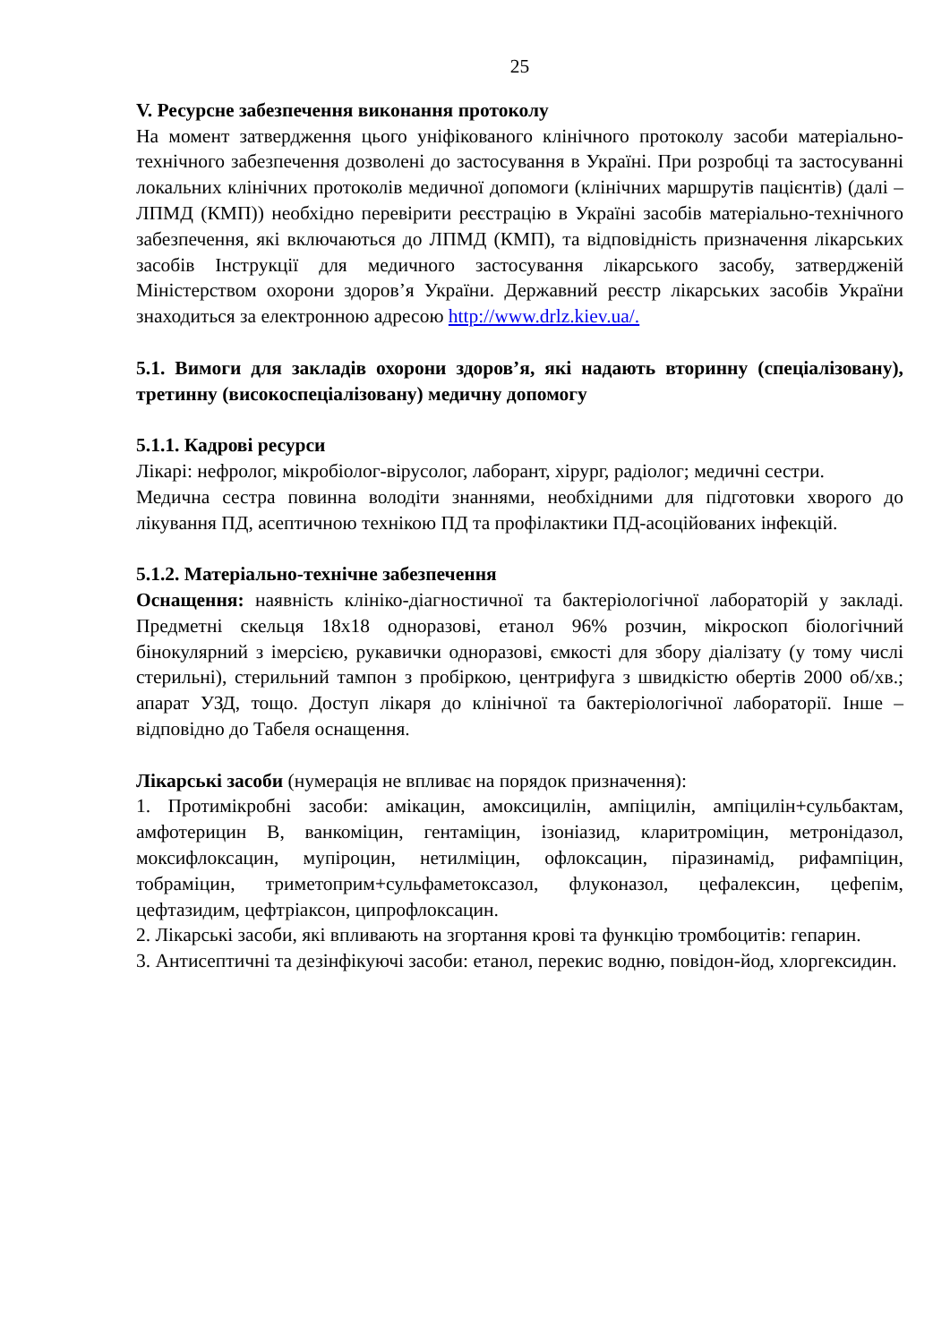25
V. Ресурсне забезпечення виконання протоколу
На момент затвердження цього уніфікованого клінічного протоколу засоби матеріально-технічного забезпечення дозволені до застосування в Україні. При розробці та застосуванні локальних клінічних протоколів медичної допомоги (клінічних маршрутів пацієнтів) (далі – ЛПМД (КМП)) необхідно перевірити реєстрацію в Україні засобів матеріально-технічного забезпечення, які включаються до ЛПМД (КМП), та відповідність призначення лікарських засобів Інструкції для медичного застосування лікарського засобу, затвердженій Міністерством охорони здоров’я України. Державний реєстр лікарських засобів України знаходиться за електронною адресою http://www.drlz.kiev.ua/.
5.1. Вимоги для закладів охорони здоров’я, які надають вторинну (спеціалізовану), третинну (високоспеціалізовану) медичну допомогу
5.1.1. Кадрові ресурси
Лікарі: нефролог, мікробіолог-вірусолог, лаборант, хірург, радіолог; медичні сестри.
Медична сестра повинна володіти знаннями, необхідними для підготовки хворого до лікування ПД, асептичною технікою ПД та профілактики ПД-асоційованих інфекцій.
5.1.2. Матеріально-технічне забезпечення
Оснащення: наявність клініко-діагностичної та бактеріологічної лабораторій у закладі. Предметні скельця 18х18 одноразові, етанол 96% розчин, мікроскоп біологічний бінокулярний з імерсією, рукавички одноразові, ємкості для збору діалізату (у тому числі стерильні), стерильний тампон з пробіркою, центрифуга з швидкістю обертів 2000 об/хв.; апарат УЗД, тощо. Доступ лікаря до клінічної та бактеріологічної лабораторії. Інше – відповідно до Табеля оснащення.
Лікарські засоби (нумерація не впливає на порядок призначення):
1. Протимікробні засоби: амікацин, амоксицилін, ампіцилін, ампіцилін+сульбактам, амфотерицин В, ванкоміцин, гентаміцин, ізоніазид, кларитроміцин, метронідазол, моксифлоксацин, мупіроцин, нетилміцин, офлоксацин, піразинамід, рифампіцин, тобраміцин, триметоприм+сульфаметоксазол, флуконазол, цефалексин, цефепім, цефтазидим, цефтріаксон, ципрофлоксацин.
2. Лікарські засоби, які впливають на згортання крові та функцію тромбоцитів: гепарин.
3. Антисептичні та дезінфікуючі засоби: етанол, перекис водню, повідон-йод, хлоргексидин.